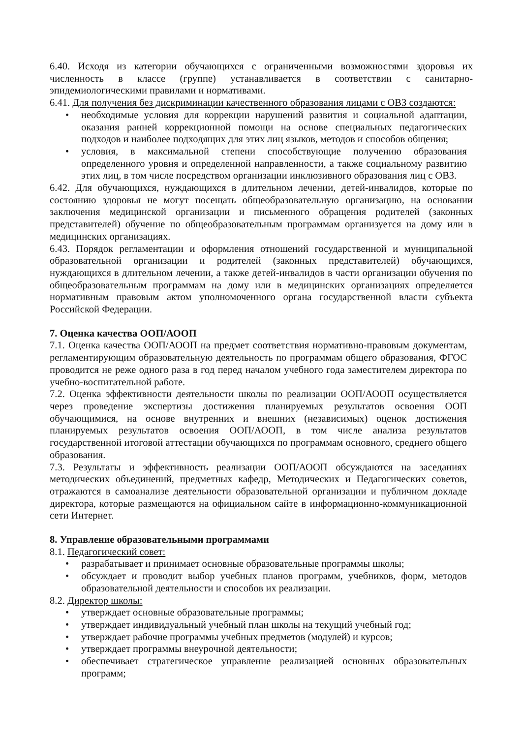6.40. Исходя из категории обучающихся с ограниченными возможностями здоровья их численность в классе (группе) устанавливается в соответствии с санитарно-эпидемиологическими правилами и нормативами.
6.41. Для получения без дискриминации качественного образования лицами с ОВЗ создаются:
• необходимые условия для коррекции нарушений развития и социальной адаптации, оказания ранней коррекционной помощи на основе специальных педагогических подходов и наиболее подходящих для этих лиц языков, методов и способов общения;
• условия, в максимальной степени способствующие получению образования определенного уровня и определенной направленности, а также социальному развитию этих лиц, в том числе посредством организации инклюзивного образования лиц с ОВЗ.
6.42. Для обучающихся, нуждающихся в длительном лечении, детей-инвалидов, которые по состоянию здоровья не могут посещать общеобразовательную организацию, на основании заключения медицинской организации и письменного обращения родителей (законных представителей) обучение по общеобразовательным программам организуется на дому или в медицинских организациях.
6.43. Порядок регламентации и оформления отношений государственной и муниципальной образовательной организации и родителей (законных представителей) обучающихся, нуждающихся в длительном лечении, а также детей-инвалидов в части организации обучения по общеобразовательным программам на дому или в медицинских организациях определяется нормативным правовым актом уполномоченного органа государственной власти субъекта Российской Федерации.
7. Оценка качества ООП/АООП
7.1. Оценка качества ООП/АООП на предмет соответствия нормативно-правовым документам, регламентирующим образовательную деятельность по программам общего образования, ФГОС проводится не реже одного раза в год перед началом учебного года заместителем директора по учебно-воспитательной работе.
7.2. Оценка эффективности деятельности школы по реализации ООП/АООП осуществляется через проведение экспертизы достижения планируемых результатов освоения ООП обучающимися, на основе внутренних и внешних (независимых) оценок достижения планируемых результатов освоения ООП/АООП, в том числе анализа результатов государственной итоговой аттестации обучающихся по программам основного, среднего общего образования.
7.3. Результаты и эффективность реализации ООП/АООП обсуждаются на заседаниях методических объединений, предметных кафедр, Методических и Педагогических советов, отражаются в самоанализе деятельности образовательной организации и публичном докладе директора, которые размещаются на официальном сайте в информационно-коммуникационной сети Интернет.
8. Управление образовательными программами
8.1. Педагогический совет:
• разрабатывает и принимает основные образовательные программы школы;
• обсуждает и проводит выбор учебных планов программ, учебников, форм, методов образовательной деятельности и способов их реализации.
8.2. Директор школы:
• утверждает основные образовательные программы;
• утверждает индивидуальный учебный план школы на текущий учебный год;
• утверждает рабочие программы учебных предметов (модулей) и курсов;
• утверждает программы внеурочной деятельности;
• обеспечивает стратегическое управление реализацией основных образовательных программ;